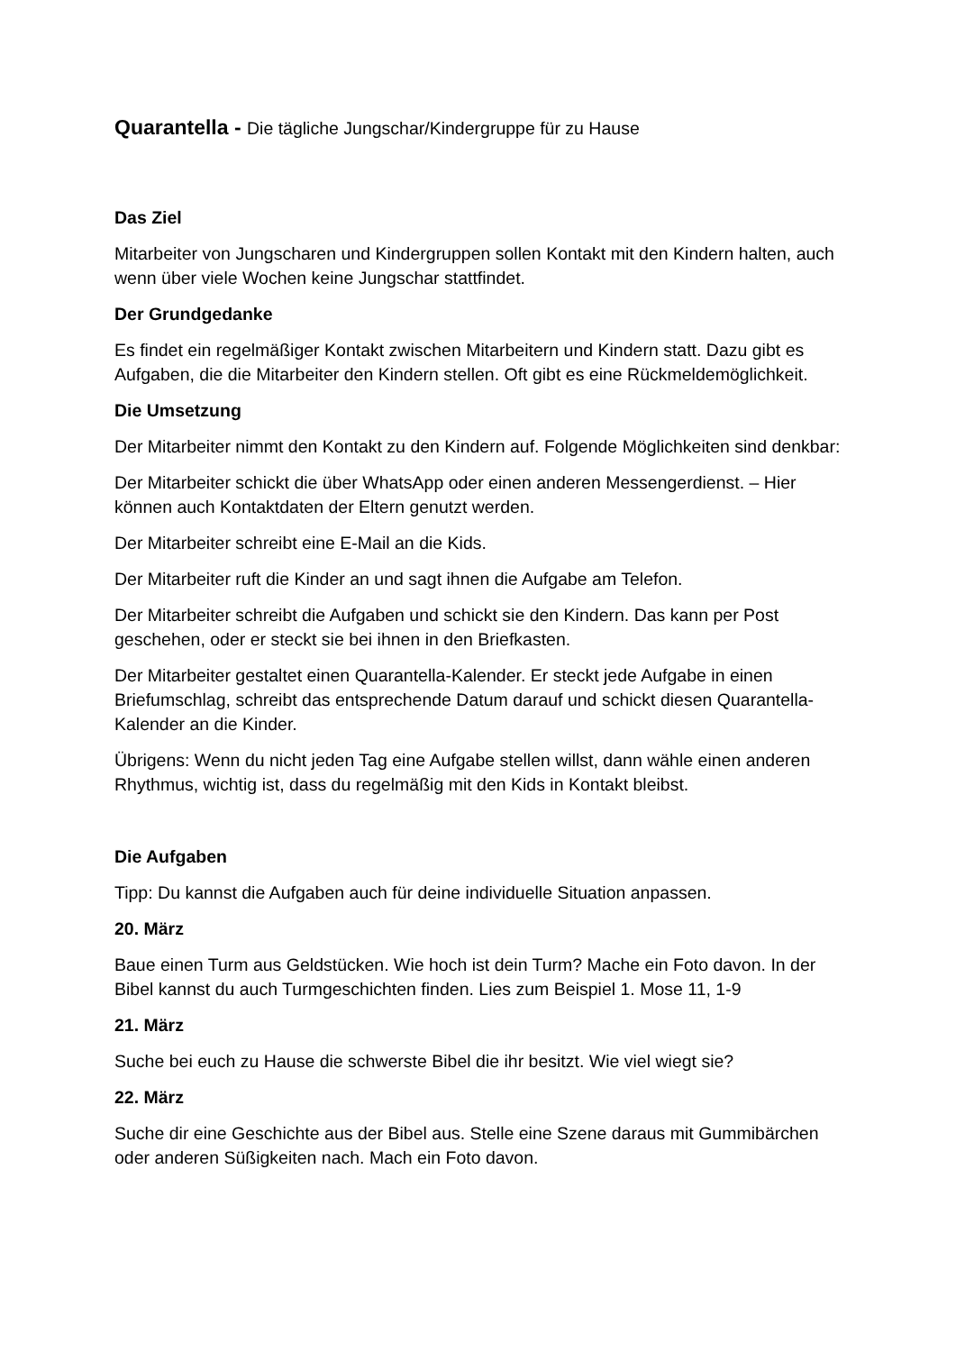Quarantella - Die tägliche Jungschar/Kindergruppe für zu Hause
Das Ziel
Mitarbeiter von Jungscharen und Kindergruppen sollen Kontakt mit den Kindern halten, auch wenn über viele Wochen keine Jungschar stattfindet.
Der Grundgedanke
Es findet ein regelmäßiger Kontakt zwischen Mitarbeitern und Kindern statt. Dazu gibt es Aufgaben, die die Mitarbeiter den Kindern stellen. Oft gibt es eine Rückmeldemöglichkeit.
Die Umsetzung
Der Mitarbeiter nimmt den Kontakt zu den Kindern auf. Folgende Möglichkeiten sind denkbar:
Der Mitarbeiter schickt die über WhatsApp oder einen anderen Messengerdienst. – Hier können auch Kontaktdaten der Eltern genutzt werden.
Der Mitarbeiter schreibt eine E-Mail an die Kids.
Der Mitarbeiter ruft die Kinder an und sagt ihnen die Aufgabe am Telefon.
Der Mitarbeiter schreibt die Aufgaben und schickt sie den Kindern. Das kann per Post geschehen, oder er steckt sie bei ihnen in den Briefkasten.
Der Mitarbeiter gestaltet einen Quarantella-Kalender. Er steckt jede Aufgabe in einen Briefumschlag, schreibt das entsprechende Datum darauf und schickt diesen Quarantella-Kalender an die Kinder.
Übrigens: Wenn du nicht jeden Tag eine Aufgabe stellen willst, dann wähle einen anderen Rhythmus, wichtig ist, dass du regelmäßig mit den Kids in Kontakt bleibst.
Die Aufgaben
Tipp: Du kannst die Aufgaben auch für deine individuelle Situation anpassen.
20. März
Baue einen Turm aus Geldstücken. Wie hoch ist dein Turm? Mache ein Foto davon. In der Bibel kannst du auch Turmgeschichten finden. Lies zum Beispiel 1. Mose 11, 1-9
21. März
Suche bei euch zu Hause die schwerste Bibel die ihr besitzt. Wie viel wiegt sie?
22. März
Suche dir eine Geschichte aus der Bibel aus. Stelle eine Szene daraus mit Gummibärchen oder anderen Süßigkeiten nach. Mach ein Foto davon.